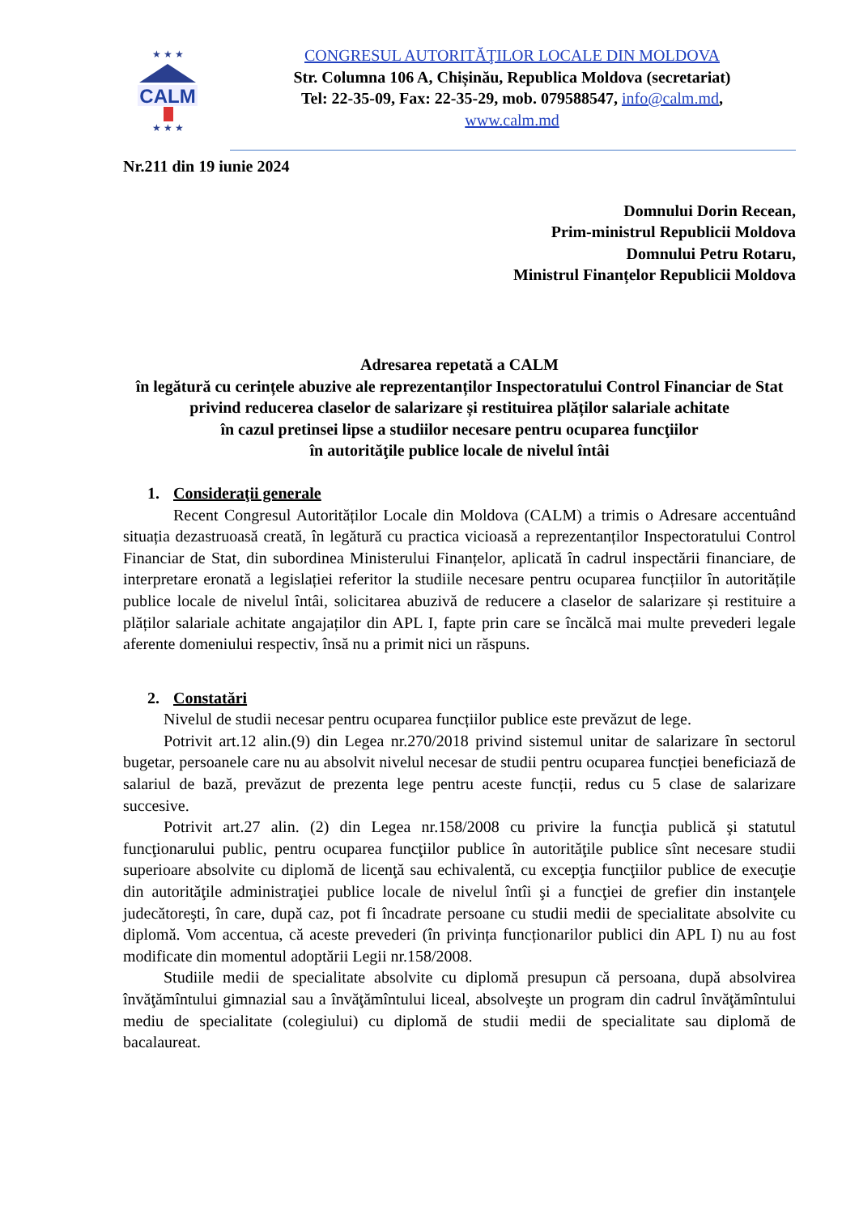CALM
★ ★ ★
★ ★ ★
CONGRESUL AUTORITĂŢILOR LOCALE DIN MOLDOVA
Str. Columna 106 A, Chișinău, Republica Moldova (secretariat)
Tel: 22-35-09, Fax: 22-35-29, mob. 079588547, info@calm.md,
www.calm.md
Nr.211 din 19 iunie 2024
Domnului Dorin Recean,
Prim-ministrul Republicii Moldova
Domnului Petru Rotaru,
Ministrul Finanțelor Republicii Moldova
Adresarea repetată a CALM
în legătură cu cerințele abuzive ale reprezentanților Inspectoratului Control Financiar de Stat privind reducerea claselor de salarizare și restituirea plăților salariale achitate
în cazul pretinsei lipse a studiilor necesare pentru ocuparea funcţiilor
în autorităţile publice locale de nivelul întâi
1. Consideraţii generale
Recent Congresul Autorităților Locale din Moldova (CALM) a trimis o Adresare accentuând situația dezastruoasă creată, în legătură cu practica vicioasă a reprezentanților Inspectoratului Control Financiar de Stat, din subordinea Ministerului Finanțelor, aplicată în cadrul inspectării financiare, de interpretare eronată a legislației referitor la studiile necesare pentru ocuparea funcțiilor în autoritățile publice locale de nivelul întâi, solicitarea abuzivă de reducere a claselor de salarizare și restituire a plăților salariale achitate angajaților din APL I, fapte prin care se încălcă mai multe prevederi legale aferente domeniului respectiv, însă nu a primit nici un răspuns.
2. Constatări
Nivelul de studii necesar pentru ocuparea funcțiilor publice este prevăzut de lege.
Potrivit art.12 alin.(9) din Legea nr.270/2018 privind sistemul unitar de salarizare în sectorul bugetar, persoanele care nu au absolvit nivelul necesar de studii pentru ocuparea funcției beneficiază de salariul de bază, prevăzut de prezenta lege pentru aceste funcții, redus cu 5 clase de salarizare succesive.
Potrivit art.27 alin. (2) din Legea nr.158/2008 cu privire la funcţia publică şi statutul funcţionarului public, pentru ocuparea funcţiilor publice în autorităţile publice sînt necesare studii superioare absolvite cu diplomă de licenţă sau echivalentă, cu excepţia funcţiilor publice de execuţie din autorităţile administraţiei publice locale de nivelul întîi şi a funcţiei de grefier din instanţele judecătoreşti, în care, după caz, pot fi încadrate persoane cu studii medii de specialitate absolvite cu diplomă. Vom accentua, că aceste prevederi (în privința funcționarilor publici din APL I) nu au fost modificate din momentul adoptării Legii nr.158/2008.
Studiile medii de specialitate absolvite cu diplomă presupun că persoana, după absolvirea învăţămîntului gimnazial sau a învăţămîntului liceal, absolveşte un program din cadrul învăţămîntului mediu de specialitate (colegiului) cu diplomă de studii medii de specialitate sau diplomă de bacalaureat.